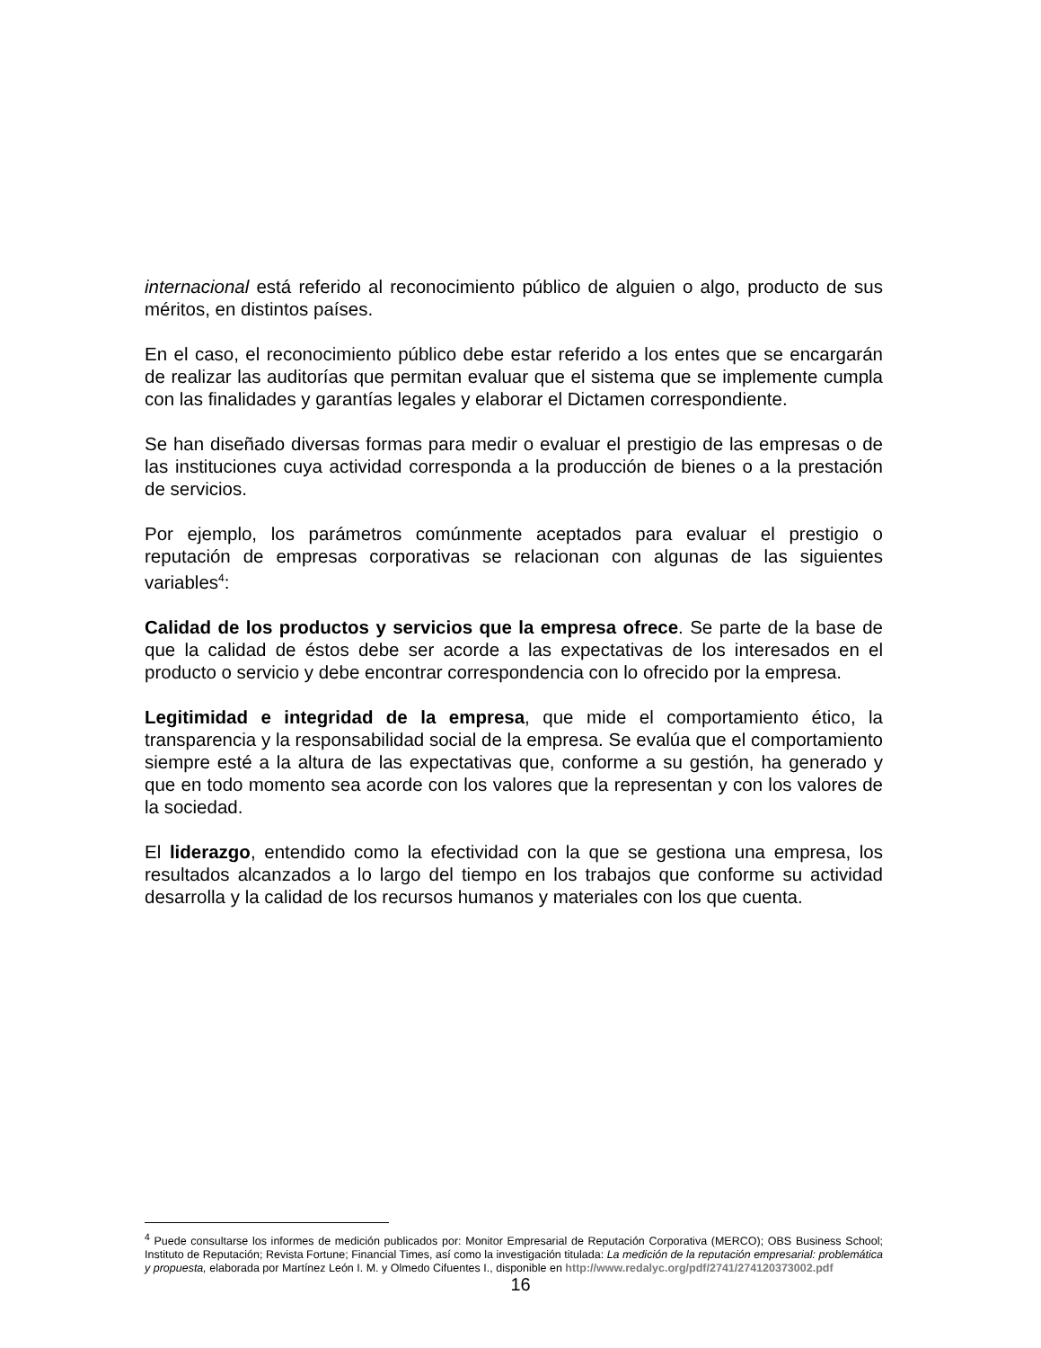internacional está referido al reconocimiento público de alguien o algo, producto de sus méritos, en distintos países.
En el caso, el reconocimiento público debe estar referido a los entes que se encargarán de realizar las auditorías que permitan evaluar que el sistema que se implemente cumpla con las finalidades y garantías legales y elaborar el Dictamen correspondiente.
Se han diseñado diversas formas para medir o evaluar el prestigio de las empresas o de las instituciones cuya actividad corresponda a la producción de bienes o a la prestación de servicios.
Por ejemplo, los parámetros comúnmente aceptados para evaluar el prestigio o reputación de empresas corporativas se relacionan con algunas de las siguientes variables<sup>4</sup>:
Calidad de los productos y servicios que la empresa ofrece. Se parte de la base de que la calidad de éstos debe ser acorde a las expectativas de los interesados en el producto o servicio y debe encontrar correspondencia con lo ofrecido por la empresa.
Legitimidad e integridad de la empresa, que mide el comportamiento ético, la transparencia y la responsabilidad social de la empresa. Se evalúa que el comportamiento siempre esté a la altura de las expectativas que, conforme a su gestión, ha generado y que en todo momento sea acorde con los valores que la representan y con los valores de la sociedad.
El liderazgo, entendido como la efectividad con la que se gestiona una empresa, los resultados alcanzados a lo largo del tiempo en los trabajos que conforme su actividad desarrolla y la calidad de los recursos humanos y materiales con los que cuenta.
<sup>4</sup> Puede consultarse los informes de medición publicados por: Monitor Empresarial de Reputación Corporativa (MERCO); OBS Business School; Instituto de Reputación; Revista Fortune; Financial Times, así como la investigación titulada: La medición de la reputación empresarial: problemática y propuesta, elaborada por Martínez León I. M. y Olmedo Cifuentes I., disponible en http://www.redalyc.org/pdf/2741/274120373002.pdf
16